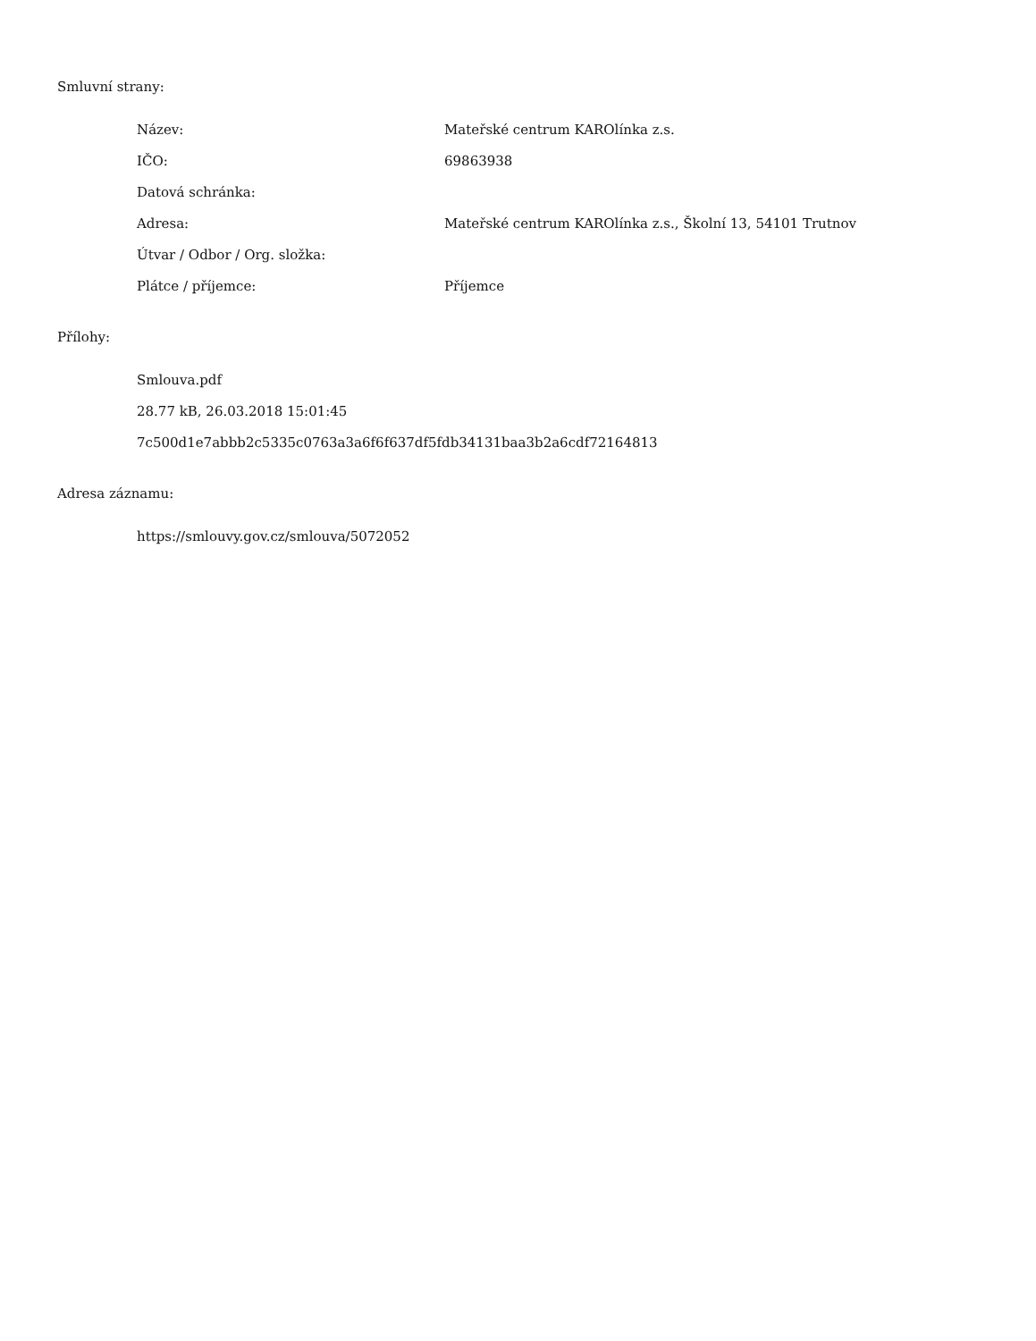Smluvní strany:
| Název: | Mateřské centrum KAROlínka z.s. |
| IČO: | 69863938 |
| Datová schránka: | |
| Adresa: | Mateřské centrum KAROlínka z.s., Školní 13, 54101 Trutnov |
| Útvar / Odbor / Org. složka: | |
| Plátce / příjemce: | Příjemce |
Přílohy:
Smlouva.pdf
28.77 kB, 26.03.2018 15:01:45
7c500d1e7abbb2c5335c0763a3a6f6f637df5fdb34131baa3b2a6cdf72164813
Adresa záznamu:
https://smlouvy.gov.cz/smlouva/5072052